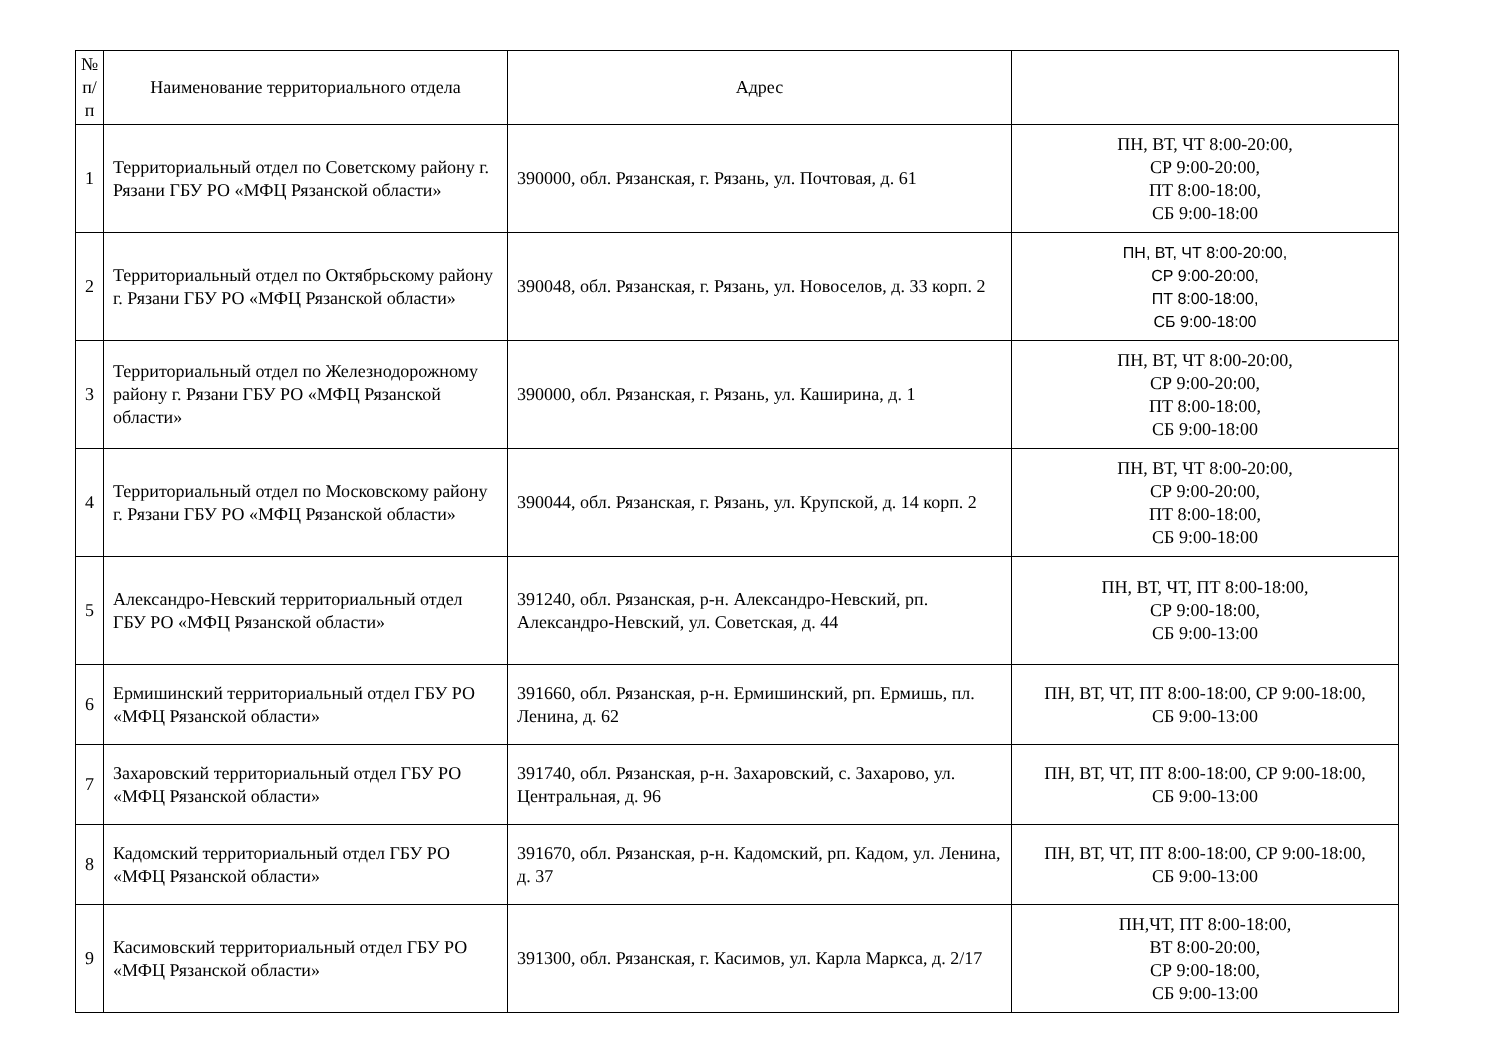| № п/п | Наименование территориального отдела | Адрес | |
| --- | --- | --- | --- |
| 1 | Территориальный отдел по Советскому району г. Рязани ГБУ РО «МФЦ Рязанской области» | 390000, обл. Рязанская, г. Рязань, ул. Почтовая, д. 61 | ПН, ВТ, ЧТ 8:00-20:00, СР 9:00-20:00, ПТ 8:00-18:00, СБ 9:00-18:00 |
| 2 | Территориальный отдел по Октябрьскому району г. Рязани ГБУ РО «МФЦ Рязанской области» | 390048, обл. Рязанская, г. Рязань, ул. Новоселов, д. 33 корп. 2 | ПН, ВТ, ЧТ 8:00-20:00, СР 9:00-20:00, ПТ 8:00-18:00, СБ 9:00-18:00 |
| 3 | Территориальный отдел по Железнодорожному району г. Рязани ГБУ РО «МФЦ Рязанской области» | 390000, обл. Рязанская, г. Рязань, ул. Каширина, д. 1 | ПН, ВТ, ЧТ 8:00-20:00, СР 9:00-20:00, ПТ 8:00-18:00, СБ 9:00-18:00 |
| 4 | Территориальный отдел по Московскому району г. Рязани ГБУ РО «МФЦ Рязанской области» | 390044, обл. Рязанская, г. Рязань, ул. Крупской, д. 14 корп. 2 | ПН, ВТ, ЧТ 8:00-20:00, СР 9:00-20:00, ПТ 8:00-18:00, СБ 9:00-18:00 |
| 5 | Александро-Невский территориальный отдел ГБУ РО «МФЦ Рязанской области» | 391240, обл. Рязанская, р-н. Александро-Невский, рп. Александро-Невский, ул. Советская, д. 44 | ПН, ВТ, ЧТ, ПТ 8:00-18:00, СР 9:00-18:00, СБ 9:00-13:00 |
| 6 | Ермишинский территориальный отдел ГБУ РО «МФЦ Рязанской области» | 391660, обл. Рязанская, р-н. Ермишинский, рп. Ермишь, пл. Ленина, д. 62 | ПН, ВТ, ЧТ, ПТ 8:00-18:00, СР 9:00-18:00, СБ 9:00-13:00 |
| 7 | Захаровский территориальный отдел ГБУ РО «МФЦ Рязанской области» | 391740, обл. Рязанская, р-н. Захаровский, с. Захарово, ул. Центральная, д. 96 | ПН, ВТ, ЧТ, ПТ 8:00-18:00, СР 9:00-18:00, СБ 9:00-13:00 |
| 8 | Кадомский территориальный отдел ГБУ РО «МФЦ Рязанской области» | 391670, обл. Рязанская, р-н. Кадомский, рп. Кадом, ул. Ленина, д. 37 | ПН, ВТ, ЧТ, ПТ 8:00-18:00, СР 9:00-18:00, СБ 9:00-13:00 |
| 9 | Касимовский территориальный отдел ГБУ РО «МФЦ Рязанской области» | 391300, обл. Рязанская, г. Касимов, ул. Карла Маркса, д. 2/17 | ПН,ЧТ, ПТ 8:00-18:00, ВТ 8:00-20:00, СР 9:00-18:00, СБ 9:00-13:00 |